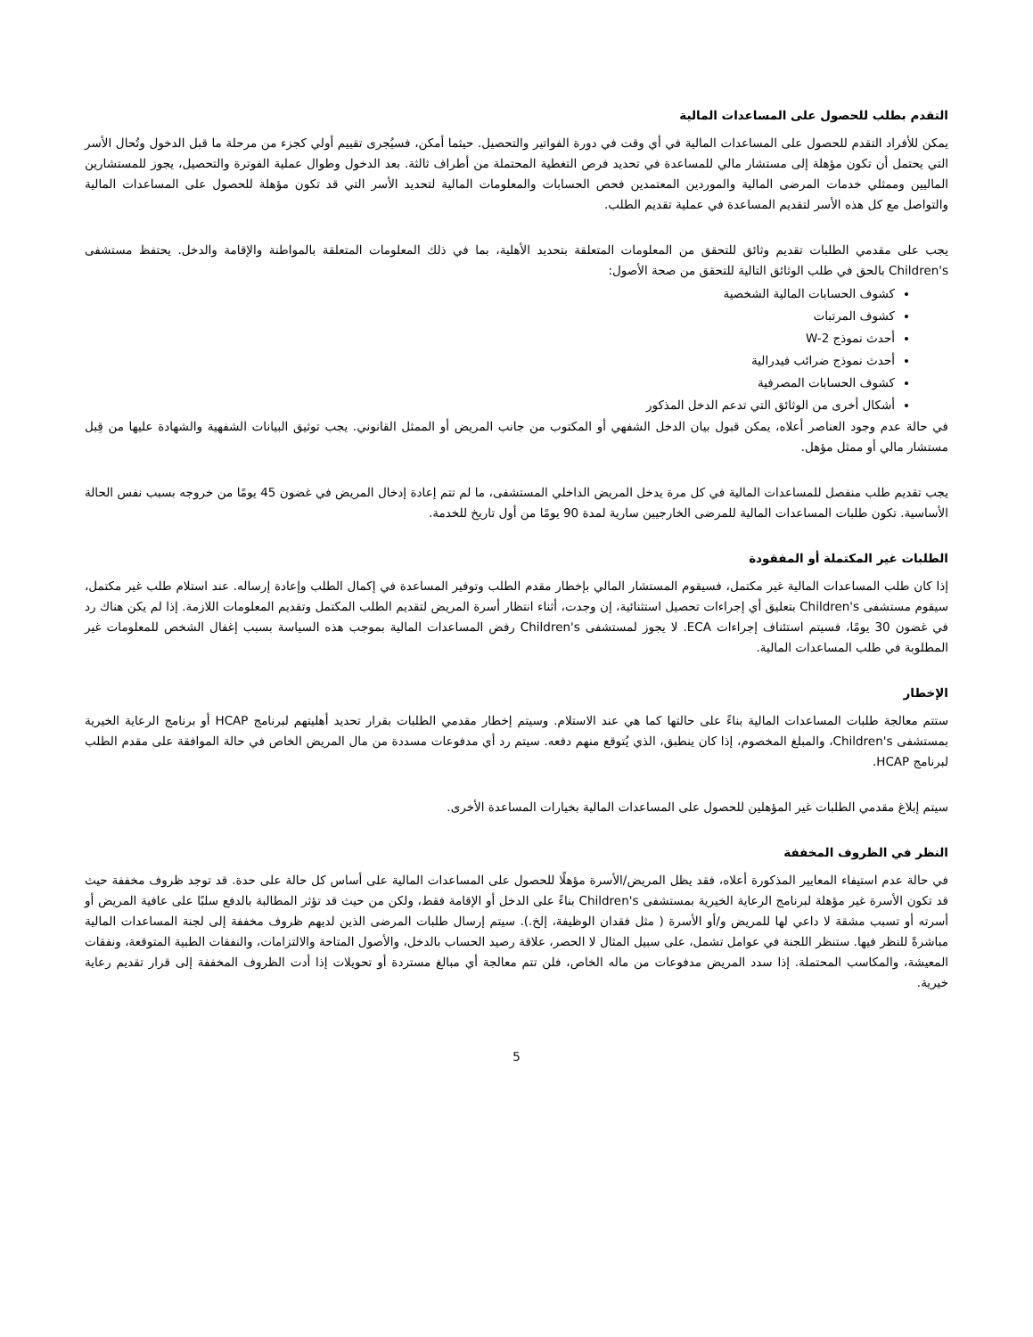التقدم بطلب للحصول على المساعدات المالية
يمكن للأفراد التقدم للحصول على المساعدات المالية في أي وقت في دورة الفواتير والتحصيل. حيثما أمكن، فسيُجرى تقييم أولي كجزء من مرحلة ما قبل الدخول وتُحال الأسر التي يحتمل أن تكون مؤهلة إلى مستشار مالي للمساعدة في تحديد فرص التغطية المحتملة من أطراف ثالثة. بعد الدخول وطوال عملية الفوترة والتحصيل، يجوز للمستشارين الماليين وممثلي خدمات المرضى المالية والموردين المعتمدين فحص الحسابات والمعلومات المالية لتحديد الأسر التي قد تكون مؤهلة للحصول على المساعدات المالية والتواصل مع كل هذه الأسر لتقديم المساعدة في عملية تقديم الطلب.
يجب على مقدمي الطلبات تقديم وثائق للتحقق من المعلومات المتعلقة بتحديد الأهلية، بما في ذلك المعلومات المتعلقة بالمواطنة والإقامة والدخل. يحتفظ مستشفى Children's بالحق في طلب الوثائق التالية للتحقق من صحة الأصول:
كشوف الحسابات المالية الشخصية
كشوف المرتبات
أحدث نموذج W-2
أحدث نموذج ضرائب فيدرالية
كشوف الحسابات المصرفية
أشكال أخرى من الوثائق التي تدعم الدخل المذكور
في حالة عدم وجود العناصر أعلاه، يمكن قبول بيان الدخل الشفهي أو المكتوب من جانب المريض أو الممثل القانوني. يجب توثيق البيانات الشفهية والشهادة عليها من قِبل مستشار مالي أو ممثل مؤهل.
يجب تقديم طلب منفصل للمساعدات المالية في كل مرة يدخل المريض الداخلي المستشفى، ما لم تتم إعادة إدخال المريض في غضون 45 يومًا من خروجه بسبب نفس الحالة الأساسية. تكون طلبات المساعدات المالية للمرضى الخارجيين سارية لمدة 90 يومًا من أول تاريخ للخدمة.
الطلبات غير المكتملة أو المفقودة
إذا كان طلب المساعدات المالية غير مكتمل، فسيقوم المستشار المالي بإخطار مقدم الطلب وتوفير المساعدة في إكمال الطلب وإعادة إرساله. عند استلام طلب غير مكتمل، سيقوم مستشفى Children's بتعليق أي إجراءات تحصيل استثنائية، إن وجدت، أثناء انتظار أسرة المريض لتقديم الطلب المكتمل وتقديم المعلومات اللازمة. إذا لم يكن هناك رد في غضون 30 يومًا، فسيتم استئناف إجراءات ECA. لا يجوز لمستشفى Children's رفض المساعدات المالية بموجب هذه السياسة بسبب إغفال الشخص للمعلومات غير المطلوبة في طلب المساعدات المالية.
الإخطار
ستتم معالجة طلبات المساعدات المالية بناءً على حالتها كما هي عند الاستلام. وسيتم إخطار مقدمي الطلبات بقرار تحديد أهليتهم لبرنامج HCAP أو برنامج الرعاية الخيرية بمستشفى Children's، والمبلغ المخصوم، إذا كان ينطبق، الذي يُتوقع منهم دفعه. سيتم رد أي مدفوعات مسددة من مال المريض الخاص في حالة الموافقة على مقدم الطلب لبرنامج HCAP.
سيتم إبلاغ مقدمي الطلبات غير المؤهلين للحصول على المساعدات المالية بخيارات المساعدة الأخرى.
النظر في الظروف المخففة
في حالة عدم استيفاء المعايير المذكورة أعلاه، فقد يظل المريض/الأسرة مؤهلًا للحصول على المساعدات المالية على أساس كل حالة على حدة. قد توجد ظروف مخففة حيث قد تكون الأسرة غير مؤهلة لبرنامج الرعاية الخيرية بمستشفى Children's بناءً على الدخل أو الإقامة فقط، ولكن من حيث قد تؤثر المطالبة بالدفع سلبًا على عافية المريض أو أسرته أو تسبب مشقة لا داعي لها للمريض و/أو الأسرة ( مثل فقدان الوظيفة، إلخ.). سيتم إرسال طلبات المرضى الذين لديهم ظروف مخففة إلى لجنة المساعدات المالية مباشرةً للنظر فيها. ستنظر اللجنة في عوامل تشمل، على سبيل المثال لا الحصر، علاقة رصيد الحساب بالدخل، والأصول المتاحة والالتزامات، والنفقات الطبية المتوقعة، ونفقات المعيشة، والمكاسب المحتملة. إذا سدد المريض مدفوعات من ماله الخاص، فلن تتم معالجة أي مبالغ مستردة أو تحويلات إذا أدت الظروف المخففة إلى قرار تقديم رعاية خيرية.
5